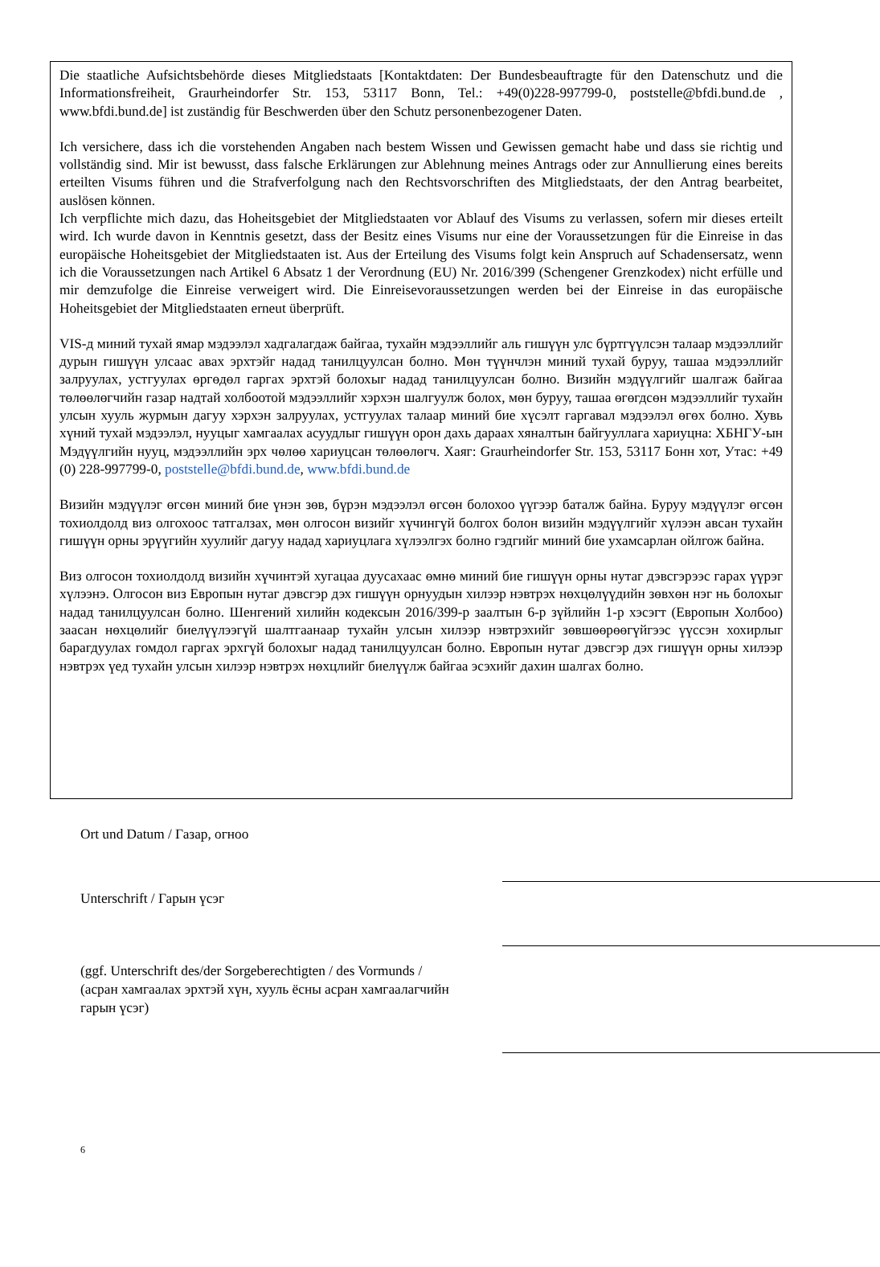Die staatliche Aufsichtsbehörde dieses Mitgliedstaats [Kontaktdaten: Der Bundesbeauftragte für den Datenschutz und die Informationsfreiheit, Graurheindorfer Str. 153, 53117 Bonn, Tel.: +49(0)228-997799-0, poststelle@bfdi.bund.de , www.bfdi.bund.de] ist zuständig für Beschwerden über den Schutz personenbezogener Daten.
Ich versichere, dass ich die vorstehenden Angaben nach bestem Wissen und Gewissen gemacht habe und dass sie richtig und vollständig sind. Mir ist bewusst, dass falsche Erklärungen zur Ablehnung meines Antrags oder zur Annullierung eines bereits erteilten Visums führen und die Strafverfolgung nach den Rechtsvorschriften des Mitgliedstaats, der den Antrag bearbeitet, auslösen können.
Ich verpflichte mich dazu, das Hoheitsgebiet der Mitgliedstaaten vor Ablauf des Visums zu verlassen, sofern mir dieses erteilt wird. Ich wurde davon in Kenntnis gesetzt, dass der Besitz eines Visums nur eine der Voraussetzungen für die Einreise in das europäische Hoheitsgebiet der Mitgliedstaaten ist. Aus der Erteilung des Visums folgt kein Anspruch auf Schadensersatz, wenn ich die Voraussetzungen nach Artikel 6 Absatz 1 der Verordnung (EU) Nr. 2016/399 (Schengener Grenzkodex) nicht erfülle und mir demzufolge die Einreise verweigert wird. Die Einreisevoraussetzungen werden bei der Einreise in das europäische Hoheitsgebiet der Mitgliedstaaten erneut überprüft.
VIS-д миний тухай ямар мэдээлэл хадгалагдаж байгаа, тухайн мэдээллийг аль гишүүн улс бүртгүүлсэн талаар мэдээллийг дурын гишүүн улсаас авах эрхтэйг надад танилцуулсан болно. Мөн түүнчлэн миний тухай буруу, ташаа мэдээллийг залруулах, устгуулах өргөдөл гаргах эрхтэй болохыг надад танилцуулсан болно. Визийн мэдүүлгийг шалгаж байгаа төлөөлөгчийн газар надтай холбоотой мэдээллийг хэрхэн шалгуулж болох, мөн буруу, ташаа өгөгдсөн мэдээллийг тухайн улсын хууль журмын дагуу хэрхэн залруулах, устгуулах талаар миний бие хүсэлт гаргавал мэдээлэл өгөх болно. Хувь хүний тухай мэдээлэл, нууцыг хамгаалах асуудлыг гишүүн орон дахь дараах хяналтын байгууллага хариуцна: ХБНГУ-ын Мэдүүлгийн нууц, мэдээллийн эрх чөлөө хариуцсан төлөөлөгч. Хаяг: Graurheindorfer Str. 153, 53117 Бонн хот, Утас: +49 (0) 228-997799-0, poststelle@bfdi.bund.de, www.bfdi.bund.de
Визийн мэдүүлэг өгсөн миний бие үнэн зөв, бүрэн мэдээлэл өгсөн болохоо үүгээр баталж байна. Буруу мэдүүлэг өгсөн тохиолдолд виз олгохоос татгалзах, мөн олгосон визийг хүчингүй болгох болон визийн мэдүүлгийг хүлээн авсан тухайн гишүүн орны эрүүгийн хуулийг дагуу надад хариуцлага хүлээлгэх болно гэдгийг миний бие ухамсарлан ойлгож байна.
Виз олгосон тохиолдолд визийн хүчинтэй хугацаа дуусахаас өмнө миний бие гишүүн орны нутаг дэвсгэрээс гарах үүрэг хүлээнэ. Олгосон виз Европын нутаг дэвсгэр дэх гишүүн орнуудын хилээр нэвтрэх нөхцөлүүдийн зөвхөн нэг нь болохыг надад танилцуулсан болно. Шенгений хилийн кодексын 2016/399-р заалтын 6-р зүйлийн 1-р хэсэгт (Европын Холбоо) заасан нөхцөлийг биелүүлээгүй шалтгаанаар тухайн улсын хилээр нэвтрэхийг зөвшөөрөөгүйгээс үүссэн хохирлыг барагдуулах гомдол гаргах эрхгүй болохыг надад танилцуулсан болно. Европын нутаг дэвсгэр дэх гишүүн орны хилээр нэвтрэх үед тухайн улсын хилээр нэвтрэх нөхцлийг биелүүлж байгаа эсэхийг дахин шалгах болно.
Ort und Datum / Газар, огноо
Unterschrift / Гарын үсэг
(ggf. Unterschrift des/der Sorgeberechtigten / des Vormunds / (асран хамгаалах эрхтэй хүн, хууль ёсны асран хамгаалагчийн гарын үсэг)
6